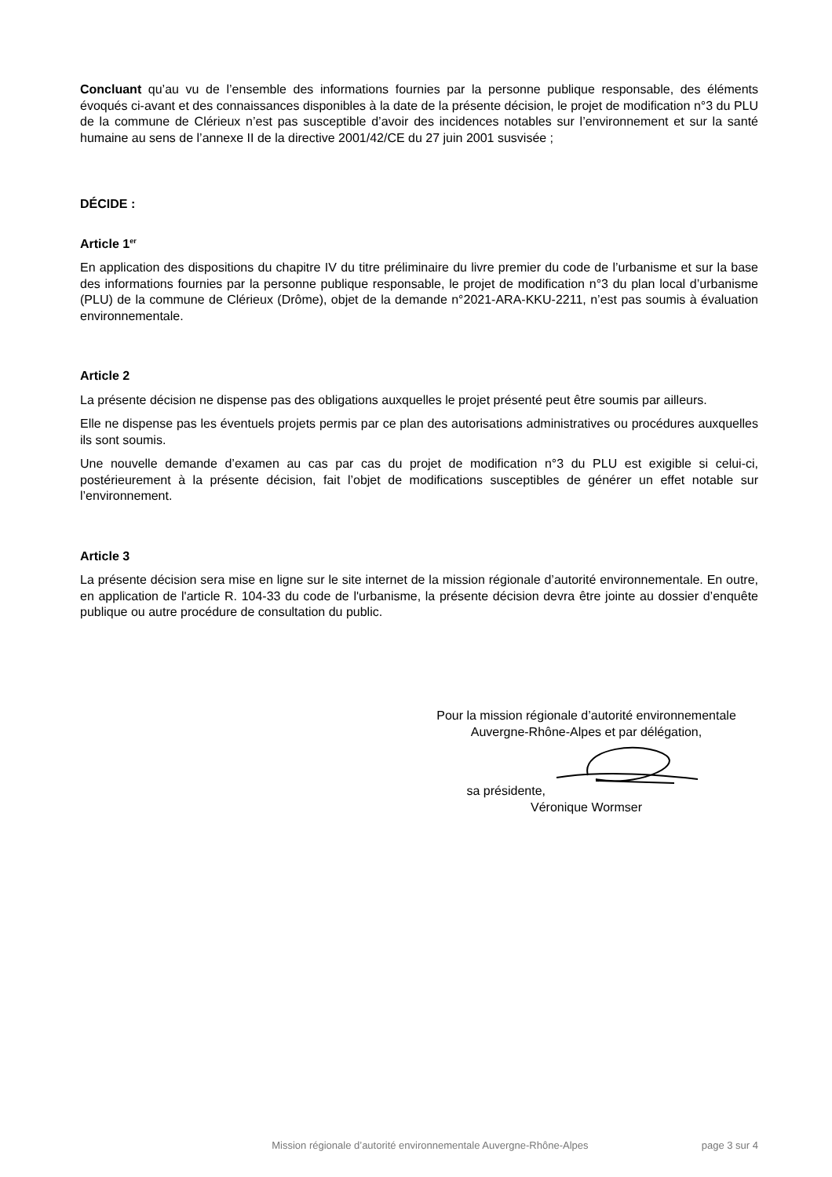Concluant qu’au vu de l’ensemble des informations fournies par la personne publique responsable, des éléments évoqués ci-avant et des connaissances disponibles à la date de la présente décision, le projet de modification n°3 du PLU de la commune de Clérieux n’est pas susceptible d’avoir des incidences notables sur l’environnement et sur la santé humaine au sens de l’annexe II de la directive 2001/42/CE du 27 juin 2001 susvisée ;
DÉCIDE :
Article 1<sup>er</sup>
En application des dispositions du chapitre IV du titre préliminaire du livre premier du code de l’urbanisme et sur la base des informations fournies par la personne publique responsable, le projet de modification n°3 du plan local d’urbanisme (PLU) de la commune de Clérieux (Drôme), objet de la demande n°2021-ARA-KKU-2211, n’est pas soumis à évaluation environnementale.
Article 2
La présente décision ne dispense pas des obligations auxquelles le projet présenté peut être soumis par ailleurs.
Elle ne dispense pas les éventuels projets permis par ce plan des autorisations administratives ou procédures auxquelles ils sont soumis.
Une nouvelle demande d’examen au cas par cas du projet de modification n°3 du PLU est exigible si celui-ci, postérieurement à la présente décision, fait l’objet de modifications susceptibles de générer un effet notable sur l’environnement.
Article 3
La présente décision sera mise en ligne sur le site internet de la mission régionale d’autorité environnementale. En outre, en application de l'article R. 104-33 du code de l'urbanisme, la présente décision devra être jointe au dossier d’enquête publique ou autre procédure de consultation du public.
Pour la mission régionale d’autorité environnementale
Auvergne-Rhône-Alpes et par délégation,
sa présidente,
Véronique Wormser
Mission régionale d’autorité environnementale Auvergne-Rhône-Alpes page 3 sur 4